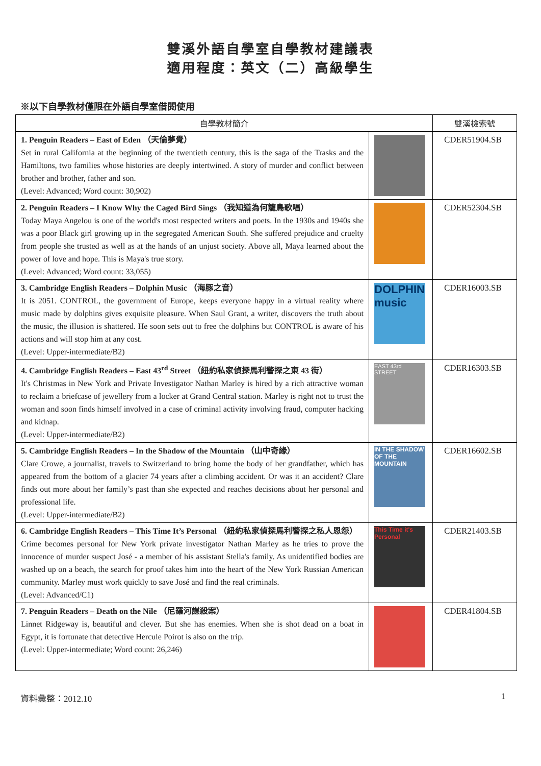雙溪外語自學室自學教材建議表
適用程度：英文（二）高級學生
※以下自學教材僅限在外語自學室借閱使用
| 自學教材簡介 | | 雙溪檢索號 |
| --- | --- | --- |
| 1. Penguin Readers – East of Eden （天倫夢覺） Set in rural California at the beginning of the twentieth century, this is the saga of the Trasks and the Hamiltons, two families whose histories are deeply intertwined. A story of murder and conflict between brother and brother, father and son. (Level: Advanced; Word count: 30,902) | | CDER51904.SB |
| 2. Penguin Readers – I Know Why the Caged Bird Sings （我知道為何籠鳥歌唱） Today Maya Angelou is one of the world's most respected writers and poets. In the 1930s and 1940s she was a poor Black girl growing up in the segregated American South. She suffered prejudice and cruelty from people she trusted as well as at the hands of an unjust society. Above all, Maya learned about the power of love and hope. This is Maya's true story. (Level: Advanced; Word count: 33,055) | | CDER52304.SB |
| 3. Cambridge English Readers – Dolphin Music （海豚之音） It is 2051. CONTROL, the government of Europe, keeps everyone happy in a virtual reality where music made by dolphins gives exquisite pleasure. When Saul Grant, a writer, discovers the truth about the music, the illusion is shattered. He soon sets out to free the dolphins but CONTROL is aware of his actions and will stop him at any cost. (Level: Upper-intermediate/B2) | DOLPHIN music | CDER16003.SB |
| 4. Cambridge English Readers – East 43<sup>rd</sup> Street （紐約私家偵探馬利警探之東 43 街） It's Christmas in New York and Private Investigator Nathan Marley is hired by a rich attractive woman to reclaim a briefcase of jewellery from a locker at Grand Central station. Marley is right not to trust the woman and soon finds himself involved in a case of criminal activity involving fraud, computer hacking and kidnap. (Level: Upper-intermediate/B2) | EAST 43rd STREET | CDER16303.SB |
| 5. Cambridge English Readers – In the Shadow of the Mountain （山中奇緣） Clare Crowe, a journalist, travels to Switzerland to bring home the body of her grandfather, which has appeared from the bottom of a glacier 74 years after a climbing accident. Or was it an accident? Clare finds out more about her family’s past than she expected and reaches decisions about her personal and professional life. (Level: Upper-intermediate/B2) | IN THE SHADOW OF THE MOUNTAIN | CDER16602.SB |
| 6. Cambridge English Readers – This Time It’s Personal （紐約私家偵探馬利警探之私人恩怨） Crime becomes personal for New York private investigator Nathan Marley as he tries to prove the innocence of murder suspect José - a member of his assistant Stella's family. As unidentified bodies are washed up on a beach, the search for proof takes him into the heart of the New York Russian American community. Marley must work quickly to save José and find the real criminals. (Level: Advanced/C1) | This Time it's Personal | CDER21403.SB |
| 7. Penguin Readers – Death on the Nile （尼羅河謀殺案） Linnet Ridgeway is, beautiful and clever. But she has enemies. When she is shot dead on a boat in Egypt, it is fortunate that detective Hercule Poirot is also on the trip. (Level: Upper-intermediate; Word count: 26,246) | | CDER41804.SB |
資料彙整：2012.10 1